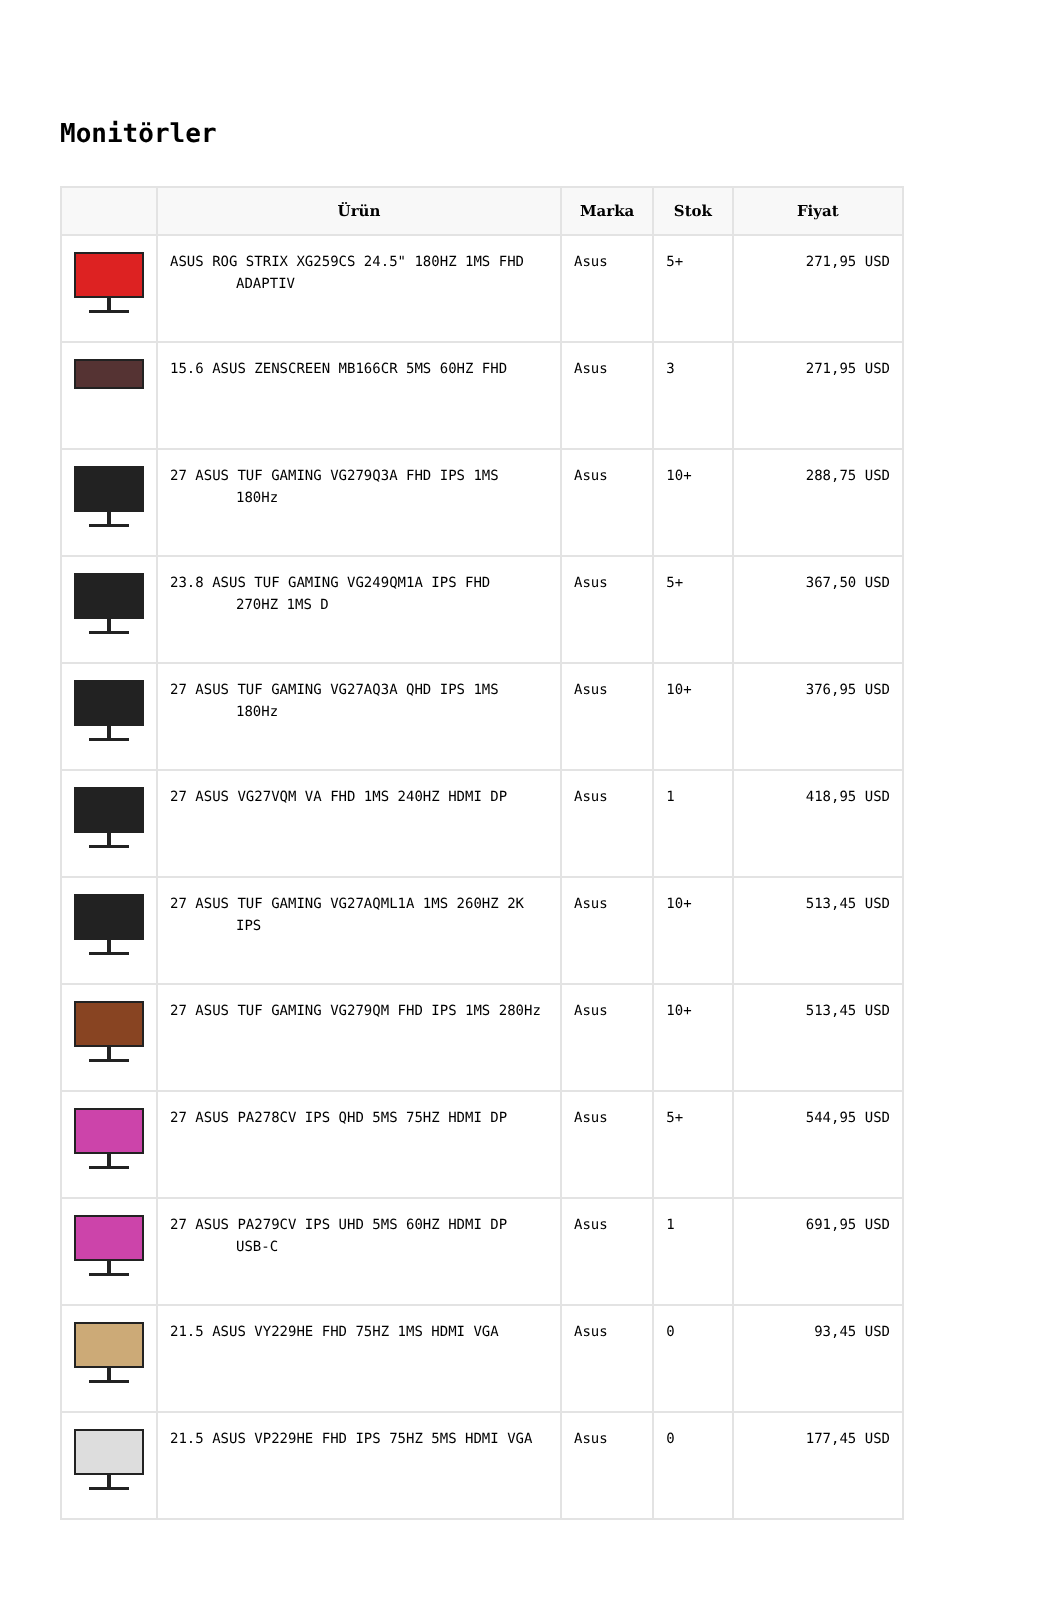Monitörler
| | Ürün | Marka | Stok | Fiyat |
| --- | --- | --- | --- | --- |
| | ASUS ROG STRIX XG259CS 24.5" 180HZ 1MS FHD ADAPTIV | Asus | 5+ | 271,95 USD |
| | 15.6 ASUS ZENSCREEN MB166CR 5MS 60HZ FHD | Asus | 3 | 271,95 USD |
| | 27 ASUS TUF GAMING VG279Q3A FHD IPS 1MS 180Hz | Asus | 10+ | 288,75 USD |
| | 23.8 ASUS TUF GAMING VG249QM1A IPS FHD 270HZ 1MS D | Asus | 5+ | 367,50 USD |
| | 27 ASUS TUF GAMING VG27AQ3A QHD IPS 1MS 180Hz | Asus | 10+ | 376,95 USD |
| | 27 ASUS VG27VQM VA FHD 1MS 240HZ HDMI DP | Asus | 1 | 418,95 USD |
| | 27 ASUS TUF GAMING VG27AQML1A 1MS 260HZ 2K IPS | Asus | 10+ | 513,45 USD |
| | 27 ASUS TUF GAMING VG279QM FHD IPS 1MS 280Hz | Asus | 10+ | 513,45 USD |
| | 27 ASUS PA278CV IPS QHD 5MS 75HZ HDMI DP | Asus | 5+ | 544,95 USD |
| | 27 ASUS PA279CV IPS UHD 5MS 60HZ HDMI DP USB-C | Asus | 1 | 691,95 USD |
| | 21.5 ASUS VY229HE FHD 75HZ 1MS HDMI VGA | Asus | 0 | 93,45 USD |
| | 21.5 ASUS VP229HE FHD IPS 75HZ 5MS HDMI VGA | Asus | 0 | 177,45 USD |